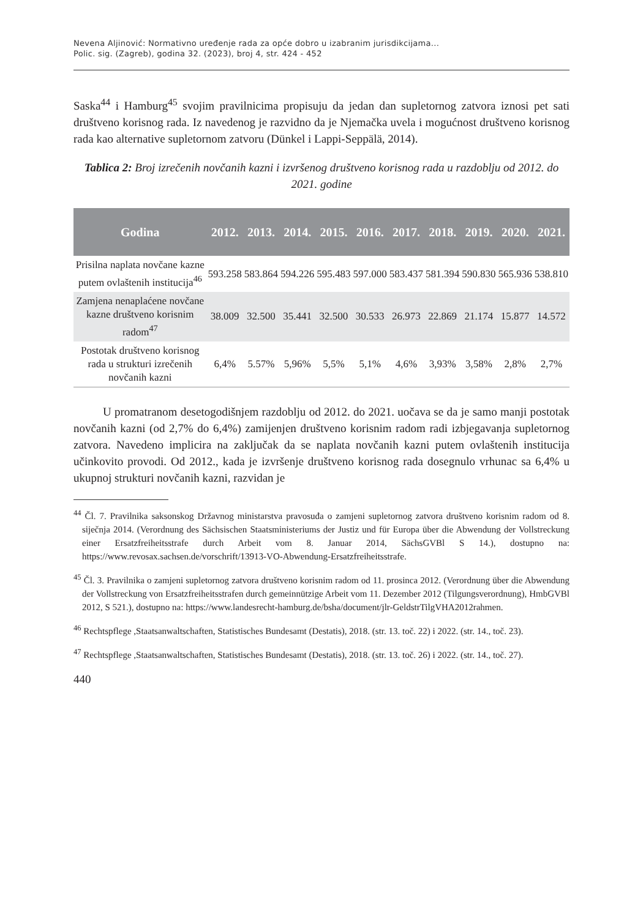Nevena Aljinović: Normativno uređenje rada za opće dobro u izabranim jurisdikcijama...
Polic. sig. (Zagreb), godina 32. (2023), broj 4, str. 424 - 452
Saska<sup>44</sup> i Hamburg<sup>45</sup> svojim pravilnicima propisuju da jedan dan supletornog zatvora iznosi pet sati društveno korisnog rada. Iz navedenog je razvidno da je Njemačka uvela i mogućnost društveno korisnog rada kao alternative supletornom zatvoru (Dünkel i Lappi-Seppälä, 2014).
Tablica 2: Broj izrečenih novčanih kazni i izvršenog društveno korisnog rada u razdoblju od 2012. do 2021. godine
| Godina | 2012. | 2013. | 2014. | 2015. | 2016. | 2017. | 2018. | 2019. | 2020. | 2021. |
| --- | --- | --- | --- | --- | --- | --- | --- | --- | --- | --- |
| Prisilna naplata novčane kazne putem ovlaštenih institucija<sup>46</sup> | 593.258 | 583.864 | 594.226 | 595.483 | 597.000 | 583.437 | 581.394 | 590.830 | 565.936 | 538.810 |
| Zamjena nenaplaćene novčane kazne društveno korisnim radom<sup>47</sup> | 38.009 | 32.500 | 35.441 | 32.500 | 30.533 | 26.973 | 22.869 | 21.174 | 15.877 | 14.572 |
| Postotak društveno korisnog rada u strukturi izrečenih novčanih kazni | 6,4% | 5.57% | 5,96% | 5,5% | 5,1% | 4,6% | 3,93% | 3,58% | 2,8% | 2,7% |
U promatranom desetogodišnjem razdoblju od 2012. do 2021. uočava se da je samo manji postotak novčanih kazni (od 2,7% do 6,4%) zamijenjen društveno korisnim radom radi izbjegavanja supletornog zatvora. Navedeno implicira na zaključak da se naplata novčanih kazni putem ovlaštenih institucija učinkovito provodi. Od 2012., kada je izvršenje društveno korisnog rada dosegnulo vrhunac sa 6,4% u ukupnoj strukturi novčanih kazni, razvidan je
<sup>44</sup> Čl. 7. Pravilnika saksonskog Državnog ministarstva pravosuđa o zamjeni supletornog zatvora društveno korisnim radom od 8. siječnja 2014. (Verordnung des Sächsischen Staatsministeriums der Justiz und für Europa über die Abwendung der Vollstreckung einer Ersatzfreiheitsstrafe durch Arbeit vom 8. Januar 2014, SächsGVBl S 14.), dostupno na: https://www.revosax.sachsen.de/vorschrift/13913-VO-Abwendung-Ersatzfreiheitsstrafe.
<sup>45</sup> Čl. 3. Pravilnika o zamjeni supletornog zatvora društveno korisnim radom od 11. prosinca 2012. (Verordnung über die Abwendung der Vollstreckung von Ersatzfreiheitsstrafen durch gemeinnützige Arbeit vom 11. Dezember 2012 (Tilgungsverordnung), HmbGVBl 2012, S 521.), dostupno na: https://www.landesrecht-hamburg.de/bsha/document/jlr-GeldstrTilgVHA2012rahmen.
<sup>46</sup> Rechtspflege ,Staatsanwaltschaften, Statistisches Bundesamt (Destatis), 2018. (str. 13. toč. 22) i 2022. (str. 14., toč. 23).
<sup>47</sup> Rechtspflege ,Staatsanwaltschaften, Statistisches Bundesamt (Destatis), 2018. (str. 13. toč. 26) i 2022. (str. 14., toč. 27).
440